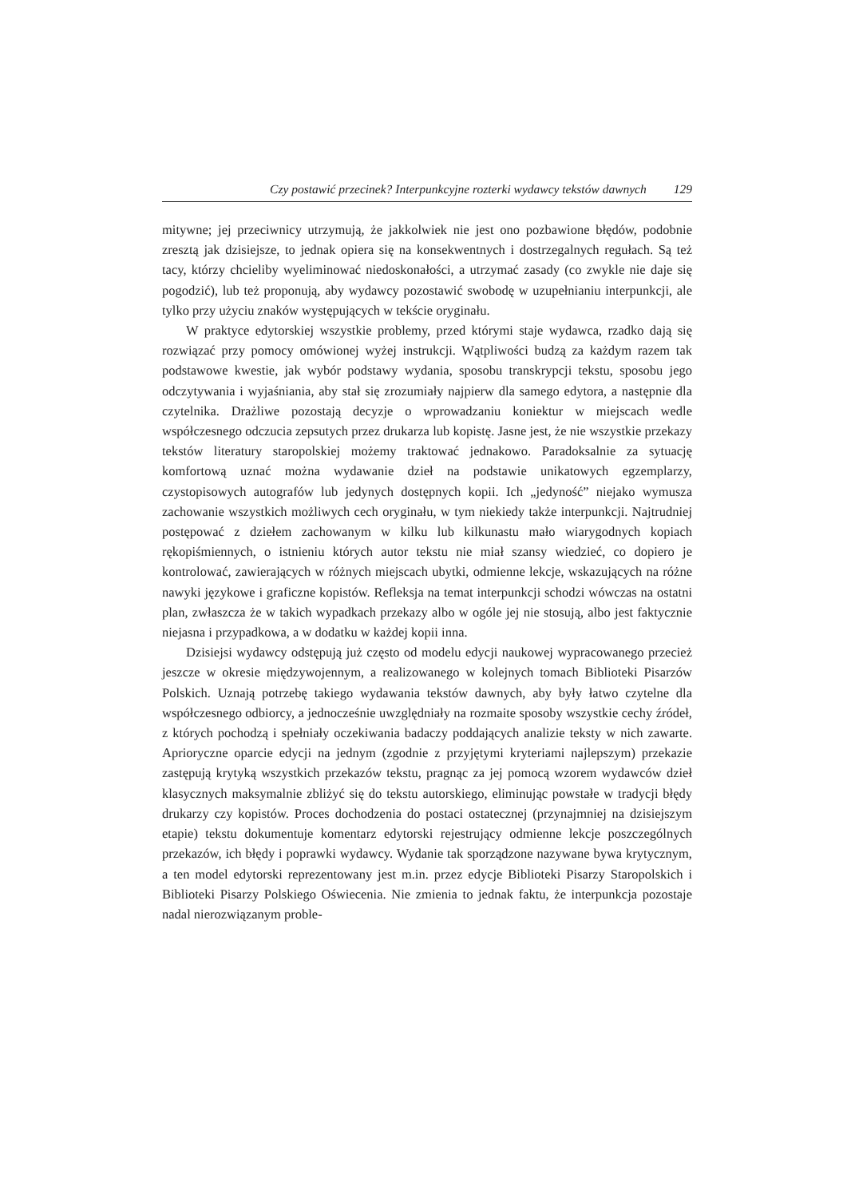Czy postawić przecinek? Interpunkcyjne rozterki wydawcy tekstów dawnych 129
mitywne; jej przeciwnicy utrzymują, że jakkolwiek nie jest ono pozbawione błędów, podobnie zresztą jak dzisiejsze, to jednak opiera się na konsekwentnych i dostrzegalnych regułach. Są też tacy, którzy chcieliby wyeliminować niedoskonałości, a utrzymać zasady (co zwykle nie daje się pogodzić), lub też proponują, aby wydawcy pozostawić swobodę w uzupełnianiu interpunkcji, ale tylko przy użyciu znaków występujących w tekście oryginału.
W praktyce edytorskiej wszystkie problemy, przed którymi staje wydawca, rzadko dają się rozwiązać przy pomocy omówionej wyżej instrukcji. Wątpliwości budzą za każdym razem tak podstawowe kwestie, jak wybór podstawy wydania, sposobu transkrypcji tekstu, sposobu jego odczytywania i wyjaśniania, aby stał się zrozumiały najpierw dla samego edytora, a następnie dla czytelnika. Drażliwe pozostają decyzje o wprowadzaniu koniektur w miejscach wedle współczesnego odczucia zepsutych przez drukarza lub kopistę. Jasne jest, że nie wszystkie przekazy tekstów literatury staropolskiej możemy traktować jednakowo. Paradoksalnie za sytuację komfortową uznać można wydawanie dzieł na podstawie unikatowych egzemplarzy, czystopisowych autografów lub jedynych dostępnych kopii. Ich „jedyność” niejako wymusza zachowanie wszystkich możliwych cech oryginału, w tym niekiedy także interpunkcji. Najtrudniej postępować z dziełem zachowanym w kilku lub kilkunastu mało wiarygodnych kopiach rękopiśmiennych, o istnieniu których autor tekstu nie miał szansy wiedzieć, co dopiero je kontrolować, zawierających w różnych miejscach ubytki, odmienne lekcje, wskazujących na różne nawyki językowe i graficzne kopistów. Refleksja na temat interpunkcji schodzi wówczas na ostatni plan, zwłaszcza że w takich wypadkach przekazy albo w ogóle jej nie stosują, albo jest faktycznie niejasna i przypadkowa, a w dodatku w każdej kopii inna.
Dzisiejsi wydawcy odstępują już często od modelu edycji naukowej wypracowanego przecież jeszcze w okresie międzywojennym, a realizowanego w kolejnych tomach Biblioteki Pisarzów Polskich. Uznają potrzebę takiego wydawania tekstów dawnych, aby były łatwo czytelne dla współczesnego odbiorcy, a jednocześnie uwzględniały na rozmaite sposoby wszystkie cechy źródeł, z których pochodzą i spełniały oczekiwania badaczy poddających analizie teksty w nich zawarte. Aprioryczne oparcie edycji na jednym (zgodnie z przyjętymi kryteriami najlepszym) przekazie zastępują krytyką wszystkich przekazów tekstu, pragnąc za jej pomocą wzorem wydawców dzieł klasycznych maksymalnie zbliżyć się do tekstu autorskiego, eliminując powstałe w tradycji błędy drukarzy czy kopistów. Proces dochodzenia do postaci ostatecznej (przynajmniej na dzisiejszym etapie) tekstu dokumentuje komentarz edytorski rejestrujący odmienne lekcje poszczególnych przekazów, ich błędy i poprawki wydawcy. Wydanie tak sporządzone nazywane bywa krytycznym, a ten model edytorski reprezentowany jest m.in. przez edycje Biblioteki Pisarzy Staropolskich i Biblioteki Pisarzy Polskiego Oświecenia. Nie zmienia to jednak faktu, że interpunkcja pozostaje nadal nierozwiązanym proble-